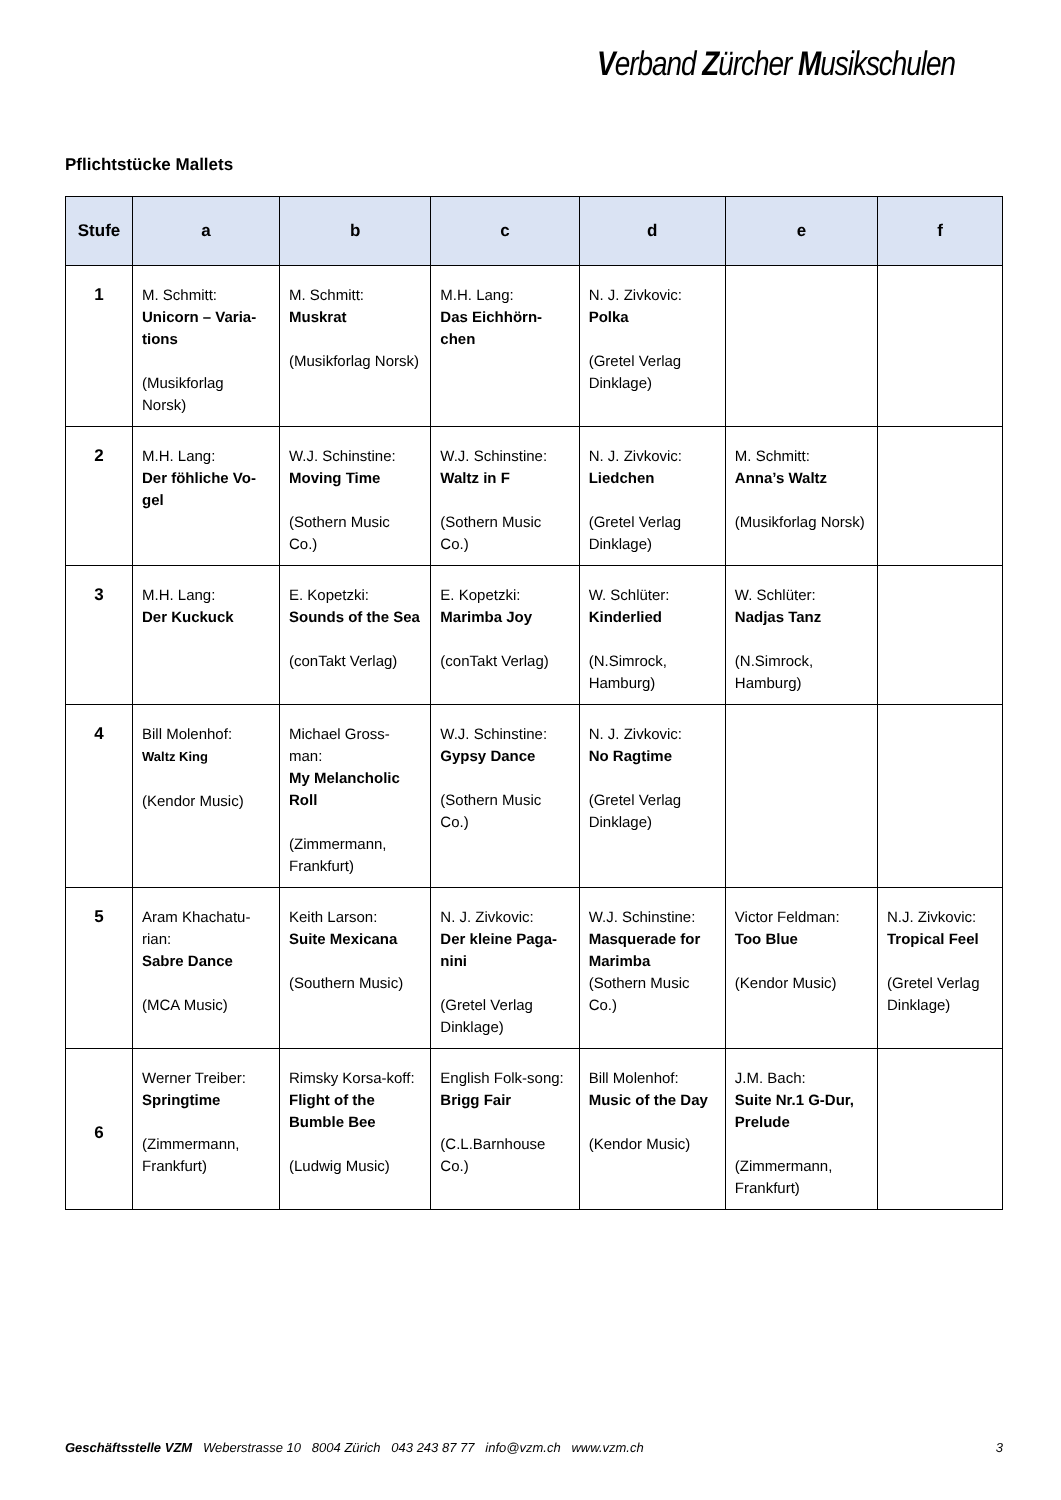Verband Zürcher Musikschulen
Pflichtstücke Mallets
| Stufe | a | b | c | d | e | f |
| --- | --- | --- | --- | --- | --- | --- |
| 1 | M. Schmitt: Unicorn – Varia-tions (Musikforlag Norsk) | M. Schmitt: Muskrat (Musikforlag Norsk) | M.H. Lang: Das Eichhörn-chen | N. J. Zivkovic: Polka (Gretel Verlag Dinklage) | | |
| 2 | M.H. Lang: Der föhliche Vo-gel | W.J. Schinstine: Moving Time (Sothern Music Co.) | W.J. Schinstine: Waltz in F (Sothern Music Co.) | N. J. Zivkovic: Liedchen (Gretel Verlag Dinklage) | M. Schmitt: Anna’s Waltz (Musikforlag Norsk) | |
| 3 | M.H. Lang: Der Kuckuck | E. Kopetzki: Sounds of the Sea (conTakt Verlag) | E. Kopetzki: Marimba Joy (conTakt Verlag) | W. Schlüter: Kinderlied (N.Simrock, Hamburg) | W. Schlüter: Nadjas Tanz (N.Simrock, Hamburg) | |
| 4 | Bill Molenhof: Waltz King (Kendor Music) | Michael Gross-man: My Melancholic Roll (Zimmermann, Frankfurt) | W.J. Schinstine: Gypsy Dance (Sothern Music Co.) | N. J. Zivkovic: No Ragtime (Gretel Verlag Dinklage) | | |
| 5 | Aram Khachatu-rian: Sabre Dance (MCA Music) | Keith Larson: Suite Mexicana (Southern Music) | N. J. Zivkovic: Der kleine Paga-nini (Gretel Verlag Dinklage) | W.J. Schinstine: Masquerade for Marimba (Sothern Music Co.) | Victor Feldman: Too Blue (Kendor Music) | N.J. Zivkovic: Tropical Feel (Gretel Verlag Dinklage) |
| 6 | Werner Treiber: Springtime (Zimmermann, Frankfurt) | Rimsky Korsa-koff: Flight of the Bumble Bee (Ludwig Music) | English Folk-song: Brigg Fair (C.L.Barnhouse Co.) | Bill Molenhof: Music of the Day (Kendor Music) | J.M. Bach: Suite Nr.1 G-Dur, Prelude (Zimmermann, Frankfurt) | |
Geschäftsstelle VZM Weberstrasse 10 8004 Zürich 043 243 87 77 info@vzm.ch www.vzm.ch 3